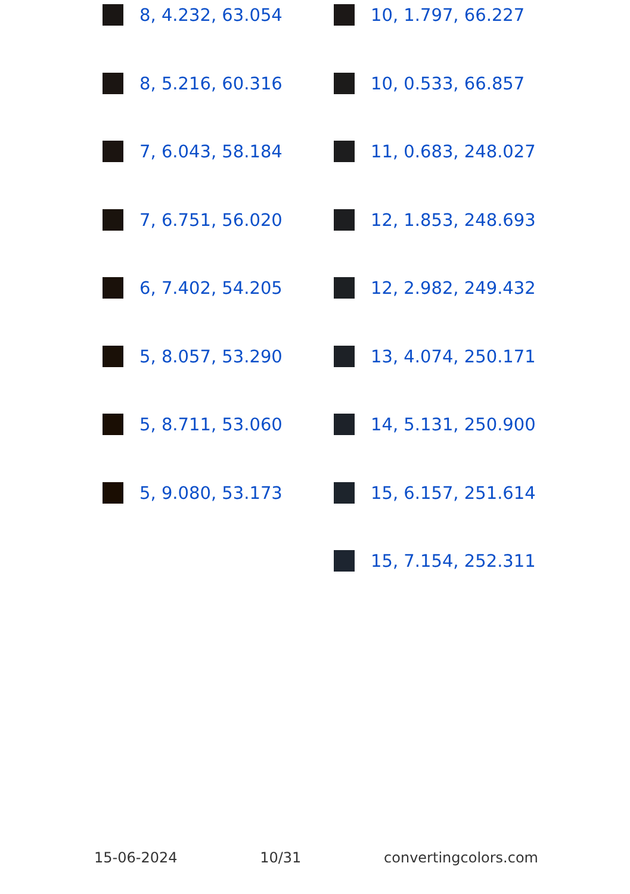8, 4.232, 63.054
8, 5.216, 60.316
7, 6.043, 58.184
7, 6.751, 56.020
6, 7.402, 54.205
5, 8.057, 53.290
5, 8.711, 53.060
5, 9.080, 53.173
10, 1.797, 66.227
10, 0.533, 66.857
11, 0.683, 248.027
12, 1.853, 248.693
12, 2.982, 249.432
13, 4.074, 250.171
14, 5.131, 250.900
15, 6.157, 251.614
15, 7.154, 252.311
15-06-2024 10/31 convertingcolors.com